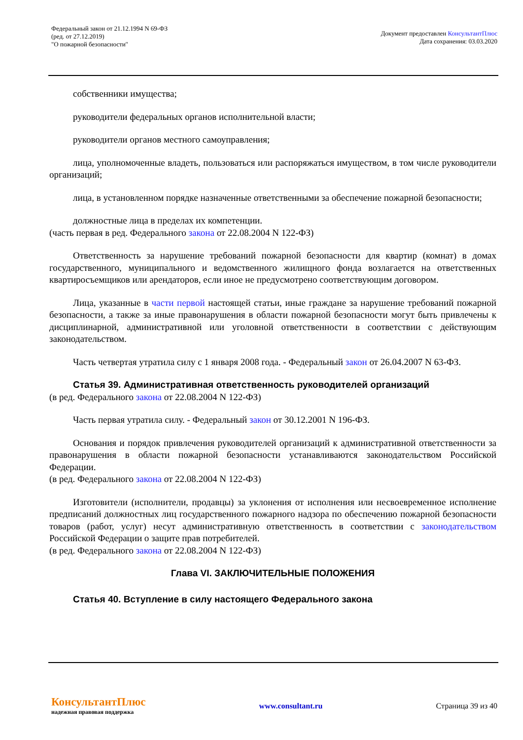Федеральный закон от 21.12.1994 N 69-ФЗ
(ред. от 27.12.2019)
"О пожарной безопасности"
Документ предоставлен КонсультантПлюс
Дата сохранения: 03.03.2020
собственники имущества;
руководители федеральных органов исполнительной власти;
руководители органов местного самоуправления;
лица, уполномоченные владеть, пользоваться или распоряжаться имуществом, в том числе руководители организаций;
лица, в установленном порядке назначенные ответственными за обеспечение пожарной безопасности;
должностные лица в пределах их компетенции.
(часть первая в ред. Федерального закона от 22.08.2004 N 122-ФЗ)
Ответственность за нарушение требований пожарной безопасности для квартир (комнат) в домах государственного, муниципального и ведомственного жилищного фонда возлагается на ответственных квартиросъемщиков или арендаторов, если иное не предусмотрено соответствующим договором.
Лица, указанные в части первой настоящей статьи, иные граждане за нарушение требований пожарной безопасности, а также за иные правонарушения в области пожарной безопасности могут быть привлечены к дисциплинарной, административной или уголовной ответственности в соответствии с действующим законодательством.
Часть четвертая утратила силу с 1 января 2008 года. - Федеральный закон от 26.04.2007 N 63-ФЗ.
Статья 39. Административная ответственность руководителей организаций
(в ред. Федерального закона от 22.08.2004 N 122-ФЗ)
Часть первая утратила силу. - Федеральный закон от 30.12.2001 N 196-ФЗ.
Основания и порядок привлечения руководителей организаций к административной ответственности за правонарушения в области пожарной безопасности устанавливаются законодательством Российской Федерации.
(в ред. Федерального закона от 22.08.2004 N 122-ФЗ)
Изготовители (исполнители, продавцы) за уклонения от исполнения или несвоевременное исполнение предписаний должностных лиц государственного пожарного надзора по обеспечению пожарной безопасности товаров (работ, услуг) несут административную ответственность в соответствии с законодательством Российской Федерации о защите прав потребителей.
(в ред. Федерального закона от 22.08.2004 N 122-ФЗ)
Глава VI. ЗАКЛЮЧИТЕЛЬНЫЕ ПОЛОЖЕНИЯ
Статья 40. Вступление в силу настоящего Федерального закона
КонсультантПлюс
надежная правовая поддержка
www.consultant.ru Страница 39 из 40